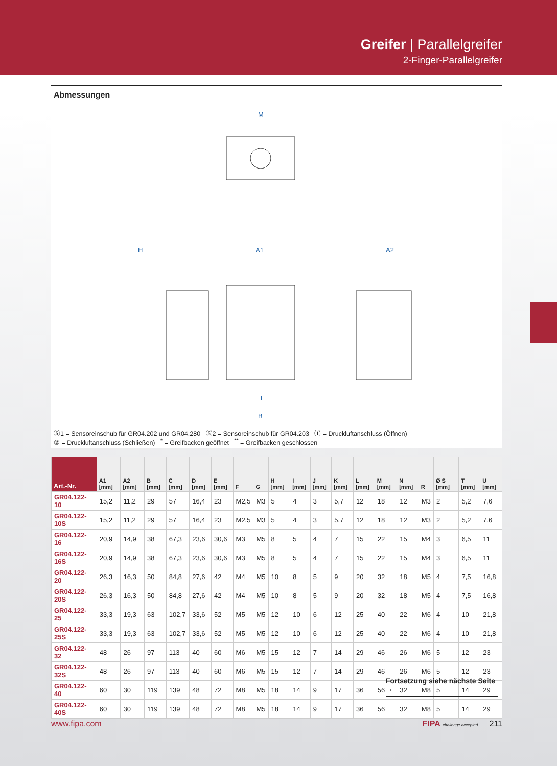Greifer | Parallelgreifer
2-Finger-Parallelgreifer
Abmessungen
M
E
B
A1
A2
H
Ⓢ1 = Sensoreinschub für GR04.202 und GR04.280 Ⓢ2 = Sensoreinschub für GR04.203 ① = Druckluftanschluss (Öffnen)
② = Druckluftanschluss (Schließen) <sup>*</sup> = Greifbacken geöffnet <sup>**</sup> = Greifbacken geschlossen
| Art.-Nr. | A1 [mm] | A2 [mm] | B [mm] | C [mm] | D [mm] | E [mm] | F | G | H [mm] | I [mm] | J [mm] | K [mm] | L [mm] | M [mm] | N [mm] | R | Ø S [mm] | T [mm] | U [mm] |
| --- | --- | --- | --- | --- | --- | --- | --- | --- | --- | --- | --- | --- | --- | --- | --- | --- | --- | --- | --- |
| GR04.122-10 | 15,2 | 11,2 | 29 | 57 | 16,4 | 23 | M2,5 | M3 | 5 | 4 | 3 | 5,7 | 12 | 18 | 12 | M3 | 2 | 5,2 | 7,6 |
| GR04.122-10S | 15,2 | 11,2 | 29 | 57 | 16,4 | 23 | M2,5 | M3 | 5 | 4 | 3 | 5,7 | 12 | 18 | 12 | M3 | 2 | 5,2 | 7,6 |
| GR04.122-16 | 20,9 | 14,9 | 38 | 67,3 | 23,6 | 30,6 | M3 | M5 | 8 | 5 | 4 | 7 | 15 | 22 | 15 | M4 | 3 | 6,5 | 11 |
| GR04.122-16S | 20,9 | 14,9 | 38 | 67,3 | 23,6 | 30,6 | M3 | M5 | 8 | 5 | 4 | 7 | 15 | 22 | 15 | M4 | 3 | 6,5 | 11 |
| GR04.122-20 | 26,3 | 16,3 | 50 | 84,8 | 27,6 | 42 | M4 | M5 | 10 | 8 | 5 | 9 | 20 | 32 | 18 | M5 | 4 | 7,5 | 16,8 |
| GR04.122-20S | 26,3 | 16,3 | 50 | 84,8 | 27,6 | 42 | M4 | M5 | 10 | 8 | 5 | 9 | 20 | 32 | 18 | M5 | 4 | 7,5 | 16,8 |
| GR04.122-25 | 33,3 | 19,3 | 63 | 102,7 | 33,6 | 52 | M5 | M5 | 12 | 10 | 6 | 12 | 25 | 40 | 22 | M6 | 4 | 10 | 21,8 |
| GR04.122-25S | 33,3 | 19,3 | 63 | 102,7 | 33,6 | 52 | M5 | M5 | 12 | 10 | 6 | 12 | 25 | 40 | 22 | M6 | 4 | 10 | 21,8 |
| GR04.122-32 | 48 | 26 | 97 | 113 | 40 | 60 | M6 | M5 | 15 | 12 | 7 | 14 | 29 | 46 | 26 | M6 | 5 | 12 | 23 |
| GR04.122-32S | 48 | 26 | 97 | 113 | 40 | 60 | M6 | M5 | 15 | 12 | 7 | 14 | 29 | 46 | 26 | M6 | 5 | 12 | 23 |
| GR04.122-40 | 60 | 30 | 119 | 139 | 48 | 72 | M8 | M5 | 18 | 14 | 9 | 17 | 36 | 56 | 32 | M8 | 5 | 14 | 29 |
| GR04.122-40S | 60 | 30 | 119 | 139 | 48 | 72 | M8 | M5 | 18 | 14 | 9 | 17 | 36 | 56 | 32 | M8 | 5 | 14 | 29 |
Fortsetzung siehe nächste Seite →
www.fipa.com FIPA challenge accepted 211